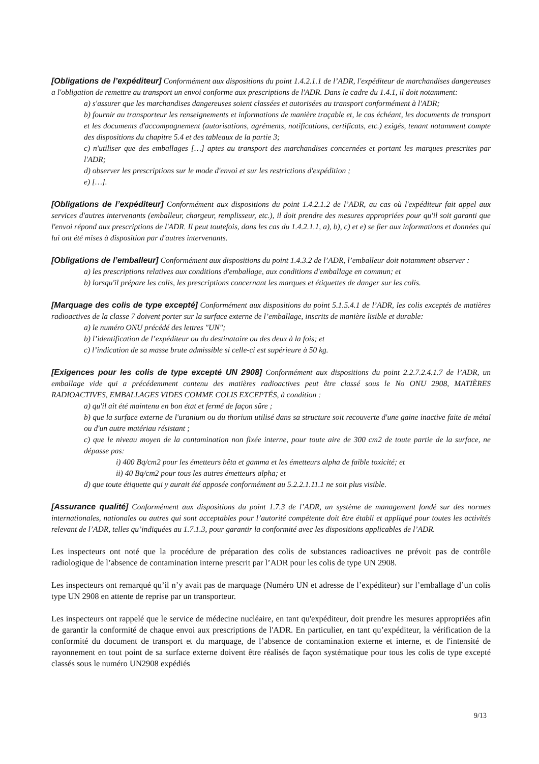[Obligations de l’expéditeur] Conformément aux dispositions du point 1.4.2.1.1 de l’ADR, l'expéditeur de marchandises dangereuses a l'obligation de remettre au transport un envoi conforme aux prescriptions de l'ADR. Dans le cadre du 1.4.1, il doit notamment:
a) s'assurer que les marchandises dangereuses soient classées et autorisées au transport conformément à l'ADR;
b) fournir au transporteur les renseignements et informations de manière traçable et, le cas échéant, les documents de transport et les documents d'accompagnement (autorisations, agréments, notifications, certificats, etc.) exigés, tenant notamment compte des dispositions du chapitre 5.4 et des tableaux de la partie 3;
c) n'utiliser que des emballages […] aptes au transport des marchandises concernées et portant les marques prescrites par l'ADR;
d) observer les prescriptions sur le mode d'envoi et sur les restrictions d'expédition ;
e) […].
[Obligations de l’expéditeur] Conformément aux dispositions du point 1.4.2.1.2 de l’ADR, au cas où l'expéditeur fait appel aux services d'autres intervenants (emballeur, chargeur, remplisseur, etc.), il doit prendre des mesures appropriées pour qu'il soit garanti que l'envoi répond aux prescriptions de l'ADR. Il peut toutefois, dans les cas du 1.4.2.1.1, a), b), c) et e) se fier aux informations et données qui lui ont été mises à disposition par d'autres intervenants.
[Obligations de l’emballeur] Conformément aux dispositions du point 1.4.3.2 de l’ADR, l’emballeur doit notamment observer :
a) les prescriptions relatives aux conditions d'emballage, aux conditions d'emballage en commun; et
b) lorsqu'il prépare les colis, les prescriptions concernant les marques et étiquettes de danger sur les colis.
[Marquage des colis de type excepté] Conformément aux dispositions du point 5.1.5.4.1 de l’ADR, les colis exceptés de matières radioactives de la classe 7 doivent porter sur la surface externe de l’emballage, inscrits de manière lisible et durable:
a) le numéro ONU précédé des lettres "UN";
b) l’identification de l’expéditeur ou du destinataire ou des deux à la fois; et
c) l’indication de sa masse brute admissible si celle-ci est supérieure à 50 kg.
[Exigences pour les colis de type excepté UN 2908] Conformément aux dispositions du point 2.2.7.2.4.1.7 de l’ADR, un emballage vide qui a précédemment contenu des matières radioactives peut être classé sous le No ONU 2908, MATIÈRES RADIOACTIVES, EMBALLAGES VIDES COMME COLIS EXCEPTÉS, à condition :
a) qu'il ait été maintenu en bon état et fermé de façon sûre ;
b) que la surface externe de l'uranium ou du thorium utilisé dans sa structure soit recouverte d'une gaine inactive faite de métal ou d'un autre matériau résistant ;
c) que le niveau moyen de la contamination non fixée interne, pour toute aire de 300 cm2 de toute partie de la surface, ne dépasse pas:
i) 400 Bq/cm2 pour les émetteurs bêta et gamma et les émetteurs alpha de faible toxicité; et
ii) 40 Bq/cm2 pour tous les autres émetteurs alpha; et
d) que toute étiquette qui y aurait été apposée conformément au 5.2.2.1.11.1 ne soit plus visible.
[Assurance qualité] Conformément aux dispositions du point 1.7.3 de l’ADR, un système de management fondé sur des normes internationales, nationales ou autres qui sont acceptables pour l’autorité compétente doit être établi et appliqué pour toutes les activités relevant de l’ADR, telles qu’indiquées au 1.7.1.3, pour garantir la conformité avec les dispositions applicables de l’ADR.
Les inspecteurs ont noté que la procédure de préparation des colis de substances radioactives ne prévoit pas de contrôle radiologique de l’absence de contamination interne prescrit par l’ADR pour les colis de type UN 2908.
Les inspecteurs ont remarqué qu’il n’y avait pas de marquage (Numéro UN et adresse de l’expéditeur) sur l’emballage d’un colis type UN 2908 en attente de reprise par un transporteur.
Les inspecteurs ont rappelé que le service de médecine nucléaire, en tant qu'expéditeur, doit prendre les mesures appropriées afin de garantir la conformité de chaque envoi aux prescriptions de l'ADR. En particulier, en tant qu’expéditeur, la vérification de la conformité du document de transport et du marquage, de l’absence de contamination externe et interne, et de l'intensité de rayonnement en tout point de sa surface externe doivent être réalisés de façon systématique pour tous les colis de type excepté classés sous le numéro UN2908 expédiés
9/13